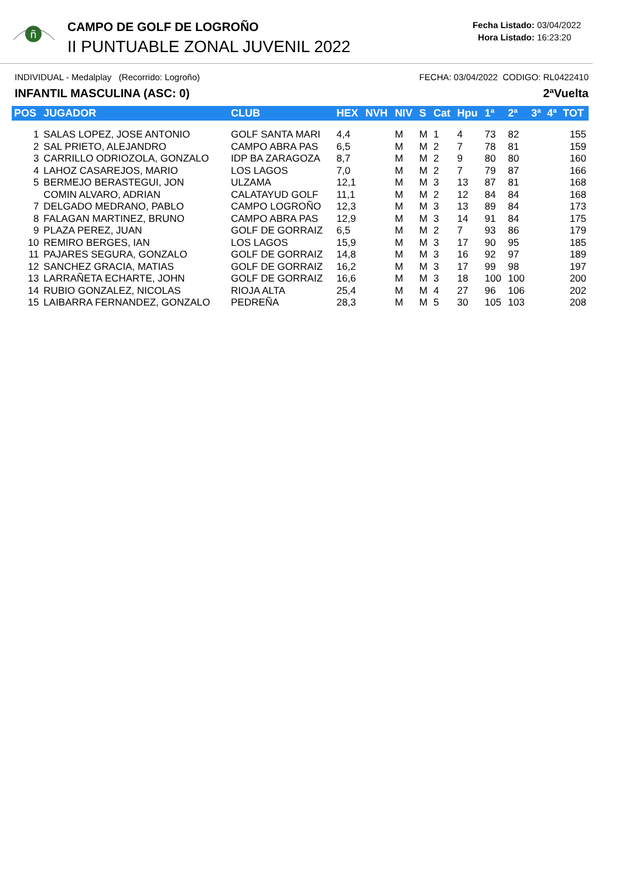ñ
CAMPO DE GOLF DE LOGROÑO
II PUNTUABLE ZONAL JUVENIL 2022
Fecha Listado: 03/04/2022
Hora Listado: 16:23:20
INDIVIDUAL - Medalplay (Recorrido: Logroño) FECHA: 03/04/2022 CODIGO: RL0422410
INFANTIL MASCULINA (ASC: 0) 2ªVuelta
| POS | JUGADOR | CLUB | HEX | NVH | NIV | S | Cat | Hpu | 1ª | 2ª | 3ª | 4ª | TOT |
| --- | --- | --- | --- | --- | --- | --- | --- | --- | --- | --- | --- | --- | --- |
| 1 | SALAS LOPEZ, JOSE ANTONIO | GOLF SANTA MARI | 4,4 | | M | M | 1 | 4 | 73 | 82 | | | 155 |
| 2 | SAL PRIETO, ALEJANDRO | CAMPO ABRA PAS | 6,5 | | M | M | 2 | 7 | 78 | 81 | | | 159 |
| 3 | CARRILLO ODRIOZOLA, GONZALO | IDP BA ZARAGOZA | 8,7 | | M | M | 2 | 9 | 80 | 80 | | | 160 |
| 4 | LAHOZ CASAREJOS, MARIO | LOS LAGOS | 7,0 | | M | M | 2 | 7 | 79 | 87 | | | 166 |
| 5 | BERMEJO BERASTEGUI, JON | ULZAMA | 12,1 | | M | M | 3 | 13 | 87 | 81 | | | 168 |
| | COMIN ALVARO, ADRIAN | CALATAYUD GOLF | 11,1 | | M | M | 2 | 12 | 84 | 84 | | | 168 |
| 7 | DELGADO MEDRANO, PABLO | CAMPO LOGROÑO | 12,3 | | M | M | 3 | 13 | 89 | 84 | | | 173 |
| 8 | FALAGAN MARTINEZ, BRUNO | CAMPO ABRA PAS | 12,9 | | M | M | 3 | 14 | 91 | 84 | | | 175 |
| 9 | PLAZA PEREZ, JUAN | GOLF DE GORRAIZ | 6,5 | | M | M | 2 | 7 | 93 | 86 | | | 179 |
| 10 | REMIRO BERGES, IAN | LOS LAGOS | 15,9 | | M | M | 3 | 17 | 90 | 95 | | | 185 |
| 11 | PAJARES SEGURA, GONZALO | GOLF DE GORRAIZ | 14,8 | | M | M | 3 | 16 | 92 | 97 | | | 189 |
| 12 | SANCHEZ GRACIA, MATIAS | GOLF DE GORRAIZ | 16,2 | | M | M | 3 | 17 | 99 | 98 | | | 197 |
| 13 | LARRAÑETA ECHARTE, JOHN | GOLF DE GORRAIZ | 16,6 | | M | M | 3 | 18 | 100 | 100 | | | 200 |
| 14 | RUBIO GONZALEZ, NICOLAS | RIOJA ALTA | 25,4 | | M | M | 4 | 27 | 96 | 106 | | | 202 |
| 15 | LAIBARRA FERNANDEZ, GONZALO | PEDREÑA | 28,3 | | M | M | 5 | 30 | 105 | 103 | | | 208 |